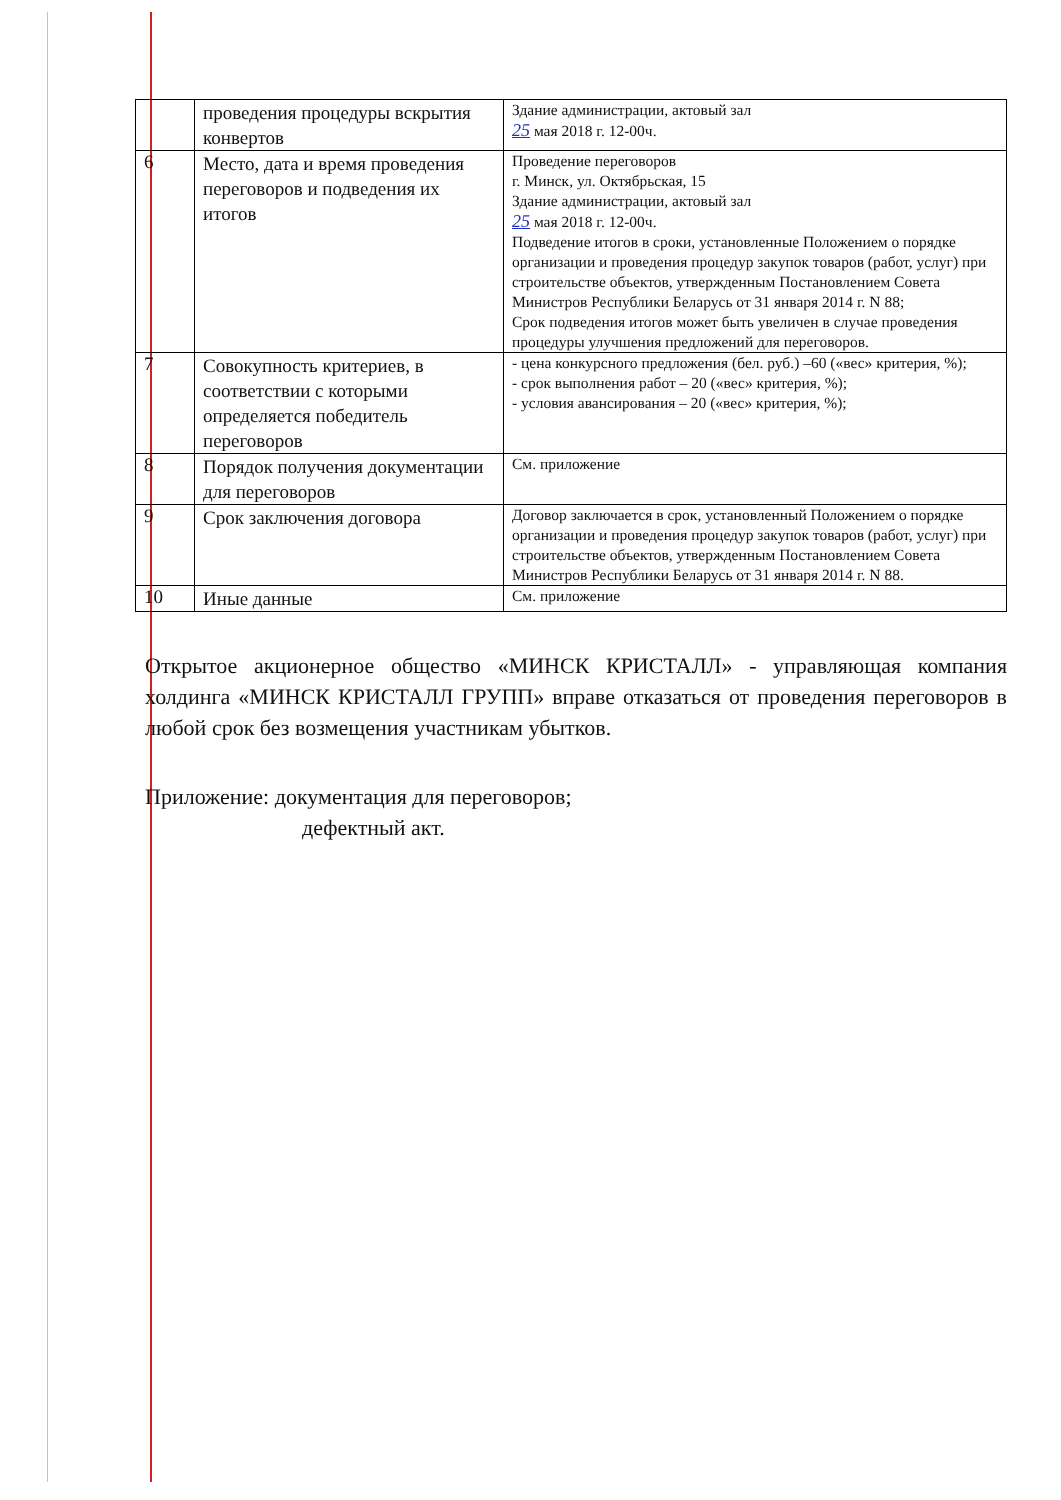| | проведения процедуры вскрытия конвертов | Здание администрации, актовый зал 25 мая 2018 г. 12-00ч. |
| 6 | Место, дата и время проведения переговоров и подведения их итогов | Проведение переговоров г. Минск, ул. Октябрьская, 15 Здание администрации, актовый зал 25 мая 2018 г. 12-00ч. Подведение итогов в сроки, установленные Положением о порядке организации и проведения процедур закупок товаров (работ, услуг) при строительстве объектов, утвержденным Постановлением Совета Министров Республики Беларусь от 31 января 2014 г. N 88; Срок подведения итогов может быть увеличен в случае проведения процедуры улучшения предложений для переговоров. |
| 7 | Совокупность критериев, в соответствии с которыми определяется победитель переговоров | - цена конкурсного предложения (бел. руб.) –60 («вес» критерия, %); - срок выполнения работ – 20 («вес» критерия, %); - условия авансирования – 20 («вес» критерия, %); |
| 8 | Порядок получения документации для переговоров | См. приложение |
| 9 | Срок заключения договора | Договор заключается в срок, установленный Положением о порядке организации и проведения процедур закупок товаров (работ, услуг) при строительстве объектов, утвержденным Постановлением Совета Министров Республики Беларусь от 31 января 2014 г. N 88. |
| 10 | Иные данные | См. приложение |
Открытое акционерное общество «МИНСК КРИСТАЛЛ» - управляющая компания холдинга «МИНСК КРИСТАЛЛ ГРУПП» вправе отказаться от проведения переговоров в любой срок без возмещения участникам убытков.
Приложение: документация для переговоров;
дефектный акт.